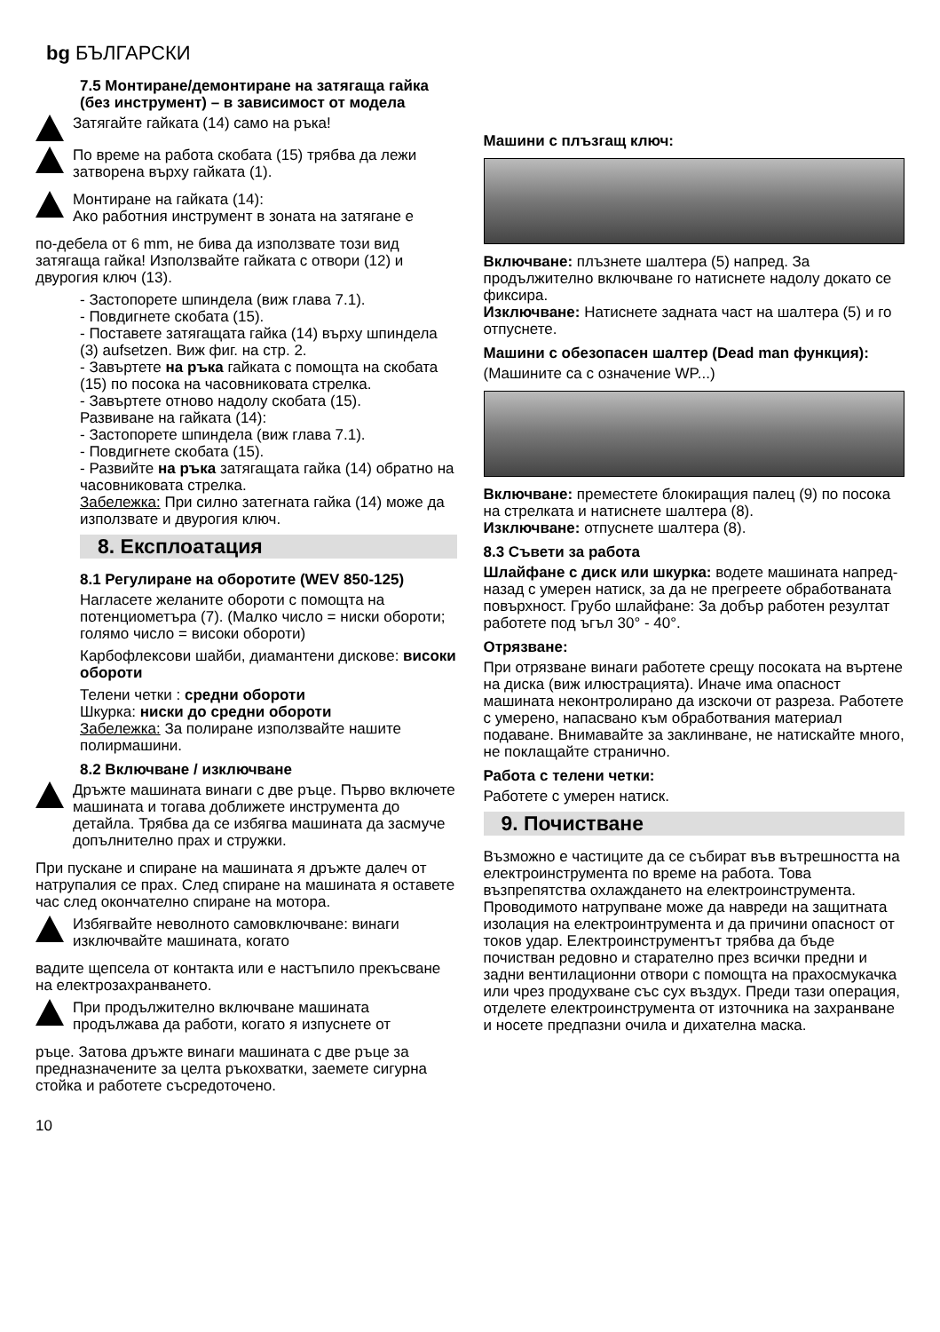bg БЪЛГАРСКИ
7.5 Монтиране/демонтиране на затягаща гайка (без инструмент) – в зависимост от модела
Затягайте гайката (14) само на ръка!
По време на работа скобата (15) трябва да лежи затворена върху гайката (1).
Монтиране на гайката (14):
Ако работния инструмент в зоната на затягане е
по-дебела от 6 mm, не бива да използвате този вид затягаща гайка! Използвайте гайката с отвори (12) и двурогия ключ (13).
- Застопорете шпиндела (виж глава 7.1).
- Повдигнете скобата (15).
- Поставете затягащата гайка (14) върху шпиндела (3) aufsetzen. Виж фиг. на стр. 2.
- Завъртете на ръка гайката с помощта на скобата (15) по посока на часовниковата стрелка.
- Завъртете отново надолу скобата (15).
Развиване на гайката (14):
- Застопорете шпиндела (виж глава 7.1).
- Повдигнете скобата (15).
- Развийте на ръка затягащата гайка (14) обратно на часовниковата стрелка.
Забележка: При силно затегната гайка (14) може да използвате и двурогия ключ.
8. Експлоатация
8.1 Регулиране на оборотите (WEV 850-125)
Нагласете желаните обороти с помощта на потенциометъра (7). (Малко число = ниски обороти; голямо число = високи обороти)
Карбофлексови шайби, диамантени дискове: високи обороти
Телени четки : средни обороти
Шкурка: ниски до средни обороти
Забележка: За полиране използвайте нашите полирмашини.
8.2 Включване / изключване
Дръжте машината винаги с две ръце. Първо включете машината и тогава доближете инструмента до детайла. Трябва да се избягва машината да засмуче допълнително прах и стружки.
При пускане и спиране на машината я дръжте далеч от натрупалия се прах. След спиране на машината я оставете час след окончателно спиране на мотора.
Избягвайте неволното самовключване: винаги изключвайте машината, когато
вадите щепсела от контакта или е настъпило прекъсване на електрозахранването.
При продължително включване машината продължава да работи, когато я изпуснете от
ръце. Затова дръжте винаги машината с две ръце за предназначените за целта ръкохватки, заемете сигурна стойка и работете съсредоточено.
Машини с плъзгащ ключ:
Включване: плъзнете шалтера (5) напред. За продължително включване го натиснете надолу докато се фиксира.
Изключване: Натиснете задната част на шалтера (5) и го отпуснете.
Машини с обезопасен шалтер (Dead man функция):
(Машините са с означение WP...)
Включване: преместете блокиращия палец (9) по посока на стрелката и натиснете шалтера (8).
Изключване: отпуснете шалтера (8).
8.3 Съвети за работа
Шлайфане с диск или шкурка: водете машината напред-назад с умерен натиск, за да не прегреете обработваната повърхност. Грубо шлайфане: За добър работен резултат работете под ъгъл 30° - 40°.
Отрязване:
При отрязване винаги работете срещу посоката на въртене на диска (виж илюстрацията). Иначе има опасност машината неконтролирано да изскочи от разреза. Работете с умерено, напасвано към обработвания материал подаване. Внимавайте за заклинване, не натискайте много, не поклащайте странично.
Работа с телени четки:
Работете с умерен натиск.
9. Почистване
Възможно е частиците да се събират във вътрешността на електроинструмента по време на работа. Това възпрепятства охлаждането на електроинструмента. Проводимото натрупване може да навреди на защитната изолация на електроинтрумента и да причини опасност от токов удар. Електроинструментът трябва да бъде почистван редовно и старателно през всички предни и задни вентилационни отвори с помощта на прахосмукачка или чрез продухване със сух въздух. Преди тази операция, отделете електроинструмента от източника на захранване и носете предпазни очила и дихателна маска.
10